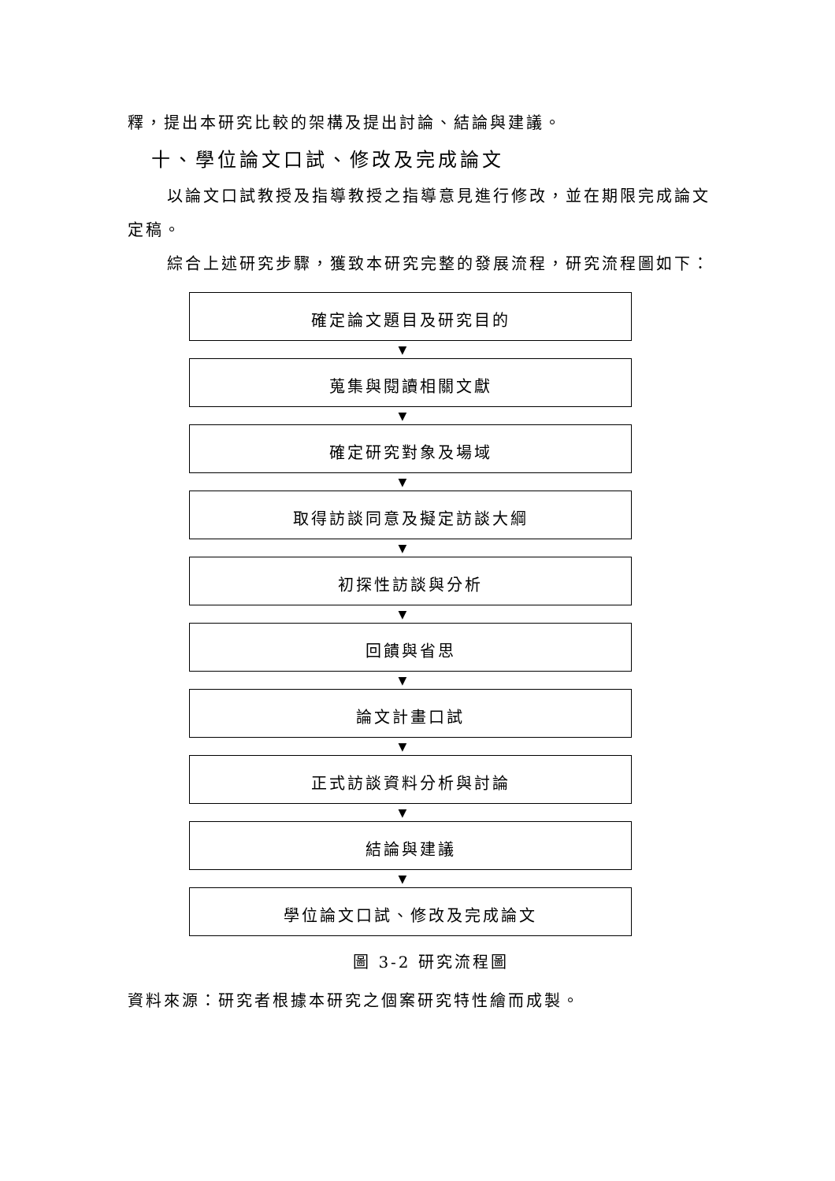釋，提出本研究比較的架構及提出討論、結論與建議。
十、學位論文口試、修改及完成論文
以論文口試教授及指導教授之指導意見進行修改，並在期限完成論文定稿。
綜合上述研究步驟，獲致本研究完整的發展流程，研究流程圖如下：
確定論文題目及研究目的
▼
蒐集與閱讀相關文獻
▼
確定研究對象及場域
▼
取得訪談同意及擬定訪談大綱
▼
初探性訪談與分析
▼
回饋與省思
▼
論文計畫口試
▼
正式訪談資料分析與討論
▼
結論與建議
▼
學位論文口試、修改及完成論文
圖 3-2 研究流程圖
資料來源：研究者根據本研究之個案研究特性繪而成製。